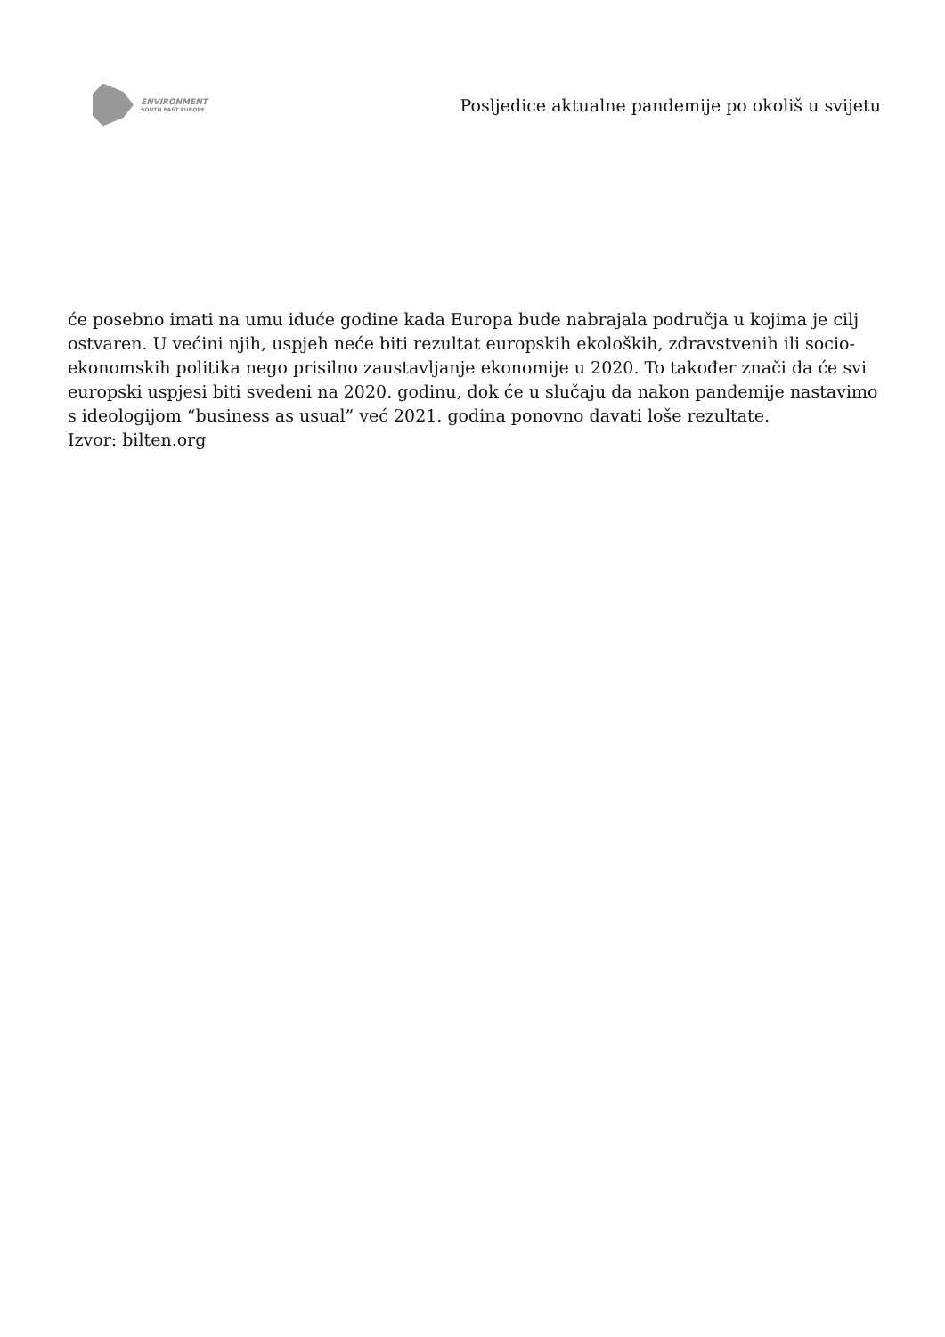ENVIRONMENT
SOUTH EAST EUROPE
Posljedice aktualne pandemije po okoliš u svijetu
će posebno imati na umu iduće godine kada Europa bude nabrajala područja u kojima je cilj ostvaren. U većini njih, uspjeh neće biti rezultat europskih ekoloških, zdravstvenih ili socio-ekonomskih politika nego prisilno zaustavljanje ekonomije u 2020. To također znači da će svi europski uspjesi biti svedeni na 2020. godinu, dok će u slučaju da nakon pandemije nastavimo s ideologijom “business as usual” već 2021. godina ponovno davati loše rezultate.
Izvor: bilten.org